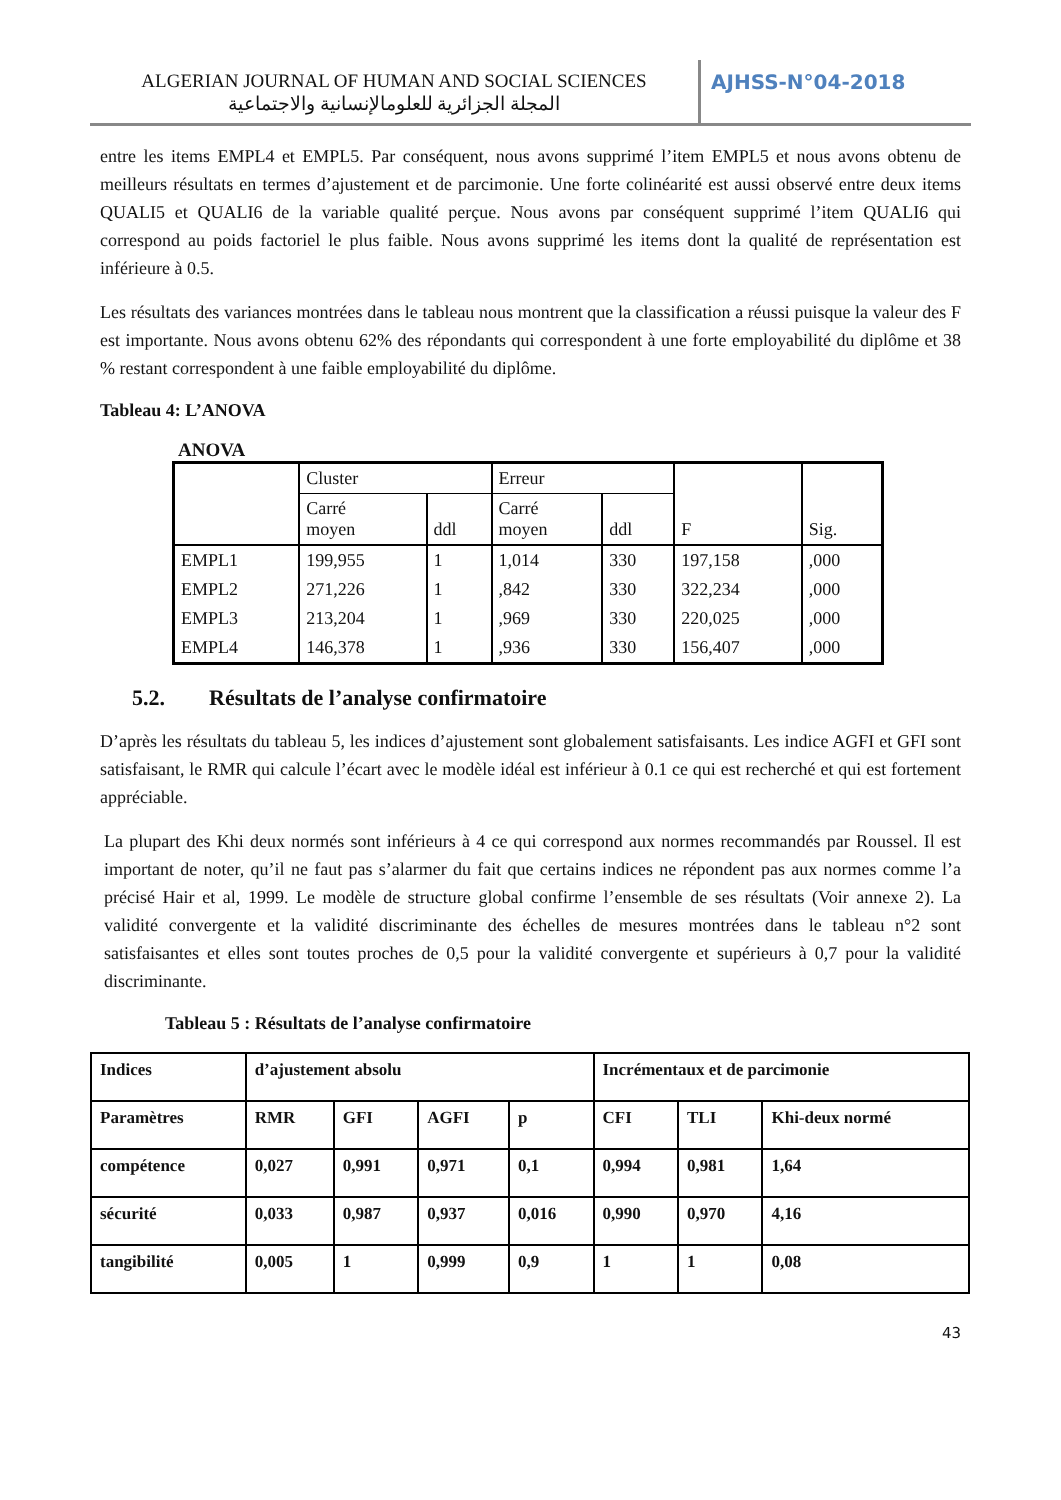ALGERIAN JOURNAL OF HUMAN AND SOCIAL SCIENCES
المجلة الجزائرية للعلومالإنسانية والاجتماعية
AJHSS-N°04-2018
entre les items EMPL4 et EMPL5. Par conséquent, nous avons supprimé l’item EMPL5 et nous avons obtenu de meilleurs résultats en termes d’ajustement et de parcimonie. Une forte colinéarité est aussi observé entre deux items QUALI5 et QUALI6 de la variable qualité perçue. Nous avons par conséquent supprimé l’item QUALI6 qui correspond au poids factoriel le plus faible. Nous avons supprimé les items dont la qualité de représentation est inférieure à 0.5.
Les résultats des variances montrées dans le tableau nous montrent que la classification a réussi puisque la valeur des F est importante. Nous avons obtenu 62% des répondants qui correspondent à une forte employabilité du diplôme et 38 % restant correspondent à une faible employabilité du diplôme.
Tableau 4: L’ANOVA
ANOVA
| | Cluster | | Erreur | | F | Sig. |
| | Carré moyen | ddl | Carré moyen | ddl | | |
| EMPL1 | 199,955 | 1 | 1,014 | 330 | 197,158 | ,000 |
| EMPL2 | 271,226 | 1 | ,842 | 330 | 322,234 | ,000 |
| EMPL3 | 213,204 | 1 | ,969 | 330 | 220,025 | ,000 |
| EMPL4 | 146,378 | 1 | ,936 | 330 | 156,407 | ,000 |
5.2. Résultats de l’analyse confirmatoire
D’après les résultats du tableau 5, les indices d’ajustement sont globalement satisfaisants. Les indice AGFI et GFI sont satisfaisant, le RMR qui calcule l’écart avec le modèle idéal est inférieur à 0.1 ce qui est recherché et qui est fortement appréciable.
La plupart des Khi deux normés sont inférieurs à 4 ce qui correspond aux normes recommandés par Roussel. Il est important de noter, qu’il ne faut pas s’alarmer du fait que certains indices ne répondent pas aux normes comme l’a précisé Hair et al, 1999. Le modèle de structure global confirme l’ensemble de ses résultats (Voir annexe 2). La validité convergente et la validité discriminante des échelles de mesures montrées dans le tableau n°2 sont satisfaisantes et elles sont toutes proches de 0,5 pour la validité convergente et supérieurs à 0,7 pour la validité discriminante.
Tableau 5 : Résultats de l’analyse confirmatoire
| Indices | d’ajustement absolu | | | | Incrémentaux et de parcimonie | | |
| Paramètres | RMR | GFI | AGFI | p | CFI | TLI | Khi-deux normé |
| compétence | 0,027 | 0,991 | 0,971 | 0,1 | 0,994 | 0,981 | 1,64 |
| sécurité | 0,033 | 0,987 | 0,937 | 0,016 | 0,990 | 0,970 | 4,16 |
| tangibilité | 0,005 | 1 | 0,999 | 0,9 | 1 | 1 | 0,08 |
43